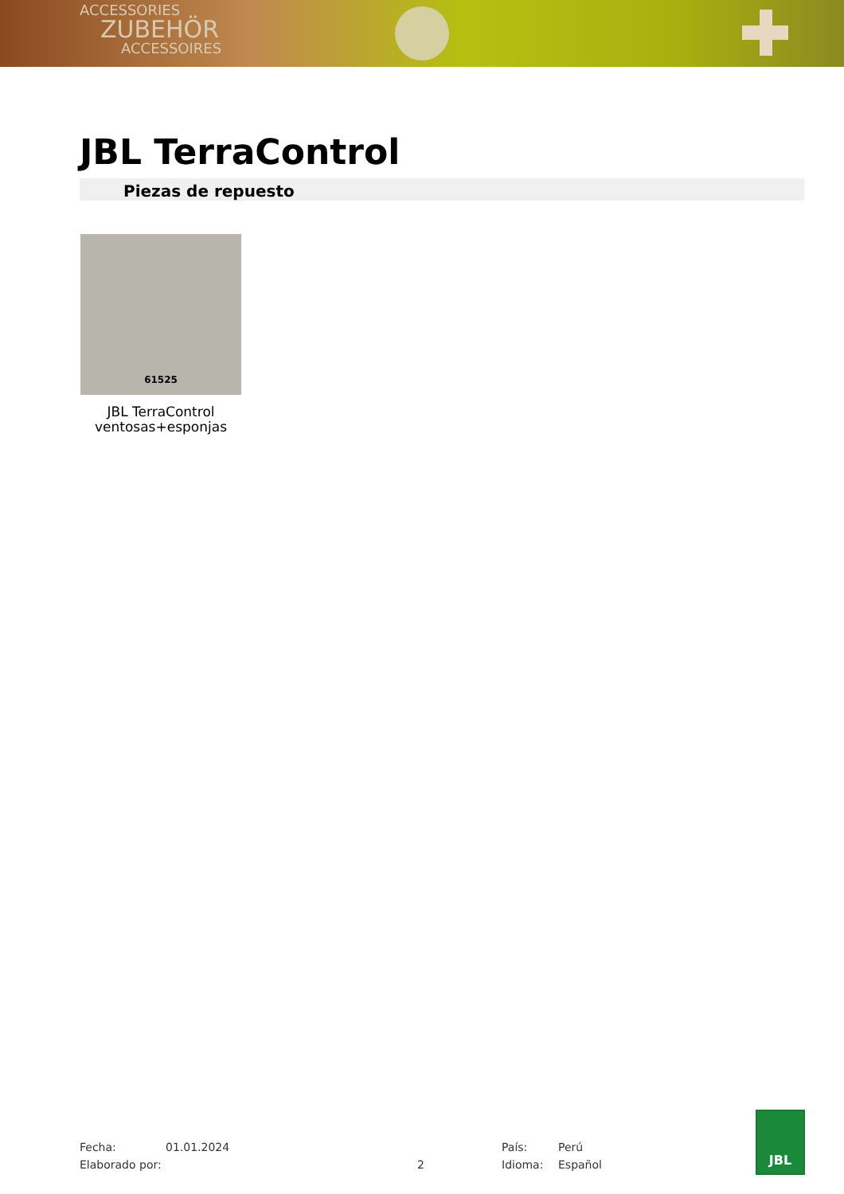ACCESSORIES
ZUBEHÖR
ACCESSOIRES
JBL TerraControl
Piezas de repuesto
61525
JBL TerraControl ventosas+esponjas
Fecha:
Elaborado por:
01.01.2024
2
País:
Idioma:
Perú
Español
JBL